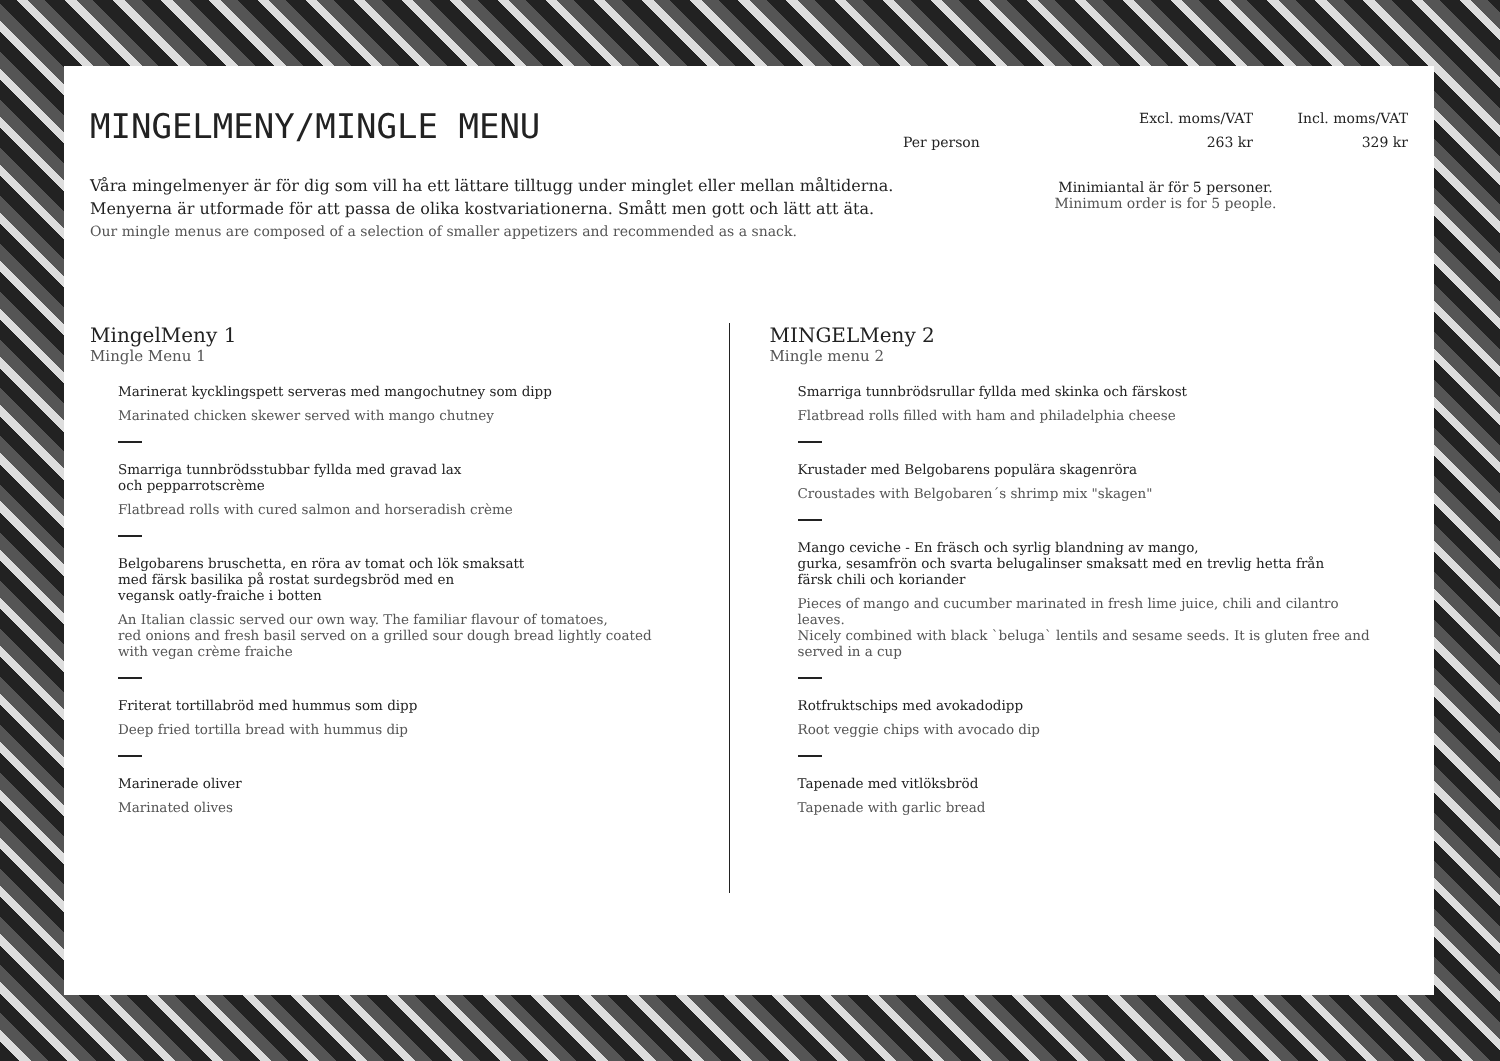MINGELMENY/MINGLE MENU
Våra mingelmenyer är för dig som vill ha ett lättare tilltugg under minglet eller mellan måltiderna.
Menyerna är utformade för att passa de olika kostvariationerna. Smått men gott och lätt att äta.
Our mingle menus are composed of a selection of smaller appetizers and recommended as a snack.
| | Excl. moms/VAT | Incl. moms/VAT |
| --- | --- | --- |
| Per person | 263 kr | 329 kr |
Minimiantal är för 5 personer.
Minimum order is for 5 people.
MingelMeny 1
Mingle Menu 1
Marinerat kycklingspett serveras med mangochutney som dipp
Marinated chicken skewer served with mango chutney
Smarriga tunnbrödsstubbar fyllda med gravad lax
och pepparrotscrème
Flatbread rolls with cured salmon and horseradish crème
Belgobarens bruschetta, en röra av tomat och lök smaksatt
med färsk basilika på rostat surdegsbröd med en
vegansk oatly-fraiche i botten
An Italian classic served our own way. The familiar flavour of tomatoes,
red onions and fresh basil served on a grilled sour dough bread lightly coated
with vegan crème fraiche
Friterat tortillabröd med hummus som dipp
Deep fried tortilla bread with hummus dip
Marinerade oliver
Marinated olives
MINGELMeny 2
Mingle menu 2
Smarriga tunnbrödsrullar fyllda med skinka och färskost
Flatbread rolls filled with ham and philadelphia cheese
Krustader med Belgobarens populära skagenröra
Croustades with Belgobaren´s shrimp mix "skagen"
Mango ceviche - En fräsch och syrlig blandning av mango,
gurka, sesamfrön och svarta belugalinser smaksatt med en trevlig hetta från
färsk chili och koriander
Pieces of mango and cucumber marinated in fresh lime juice, chili and cilantro leaves.
Nicely combined with black `beluga` lentils and sesame seeds. It is gluten free and
served in a cup
Rotfruktschips med avokadodipp
Root veggie chips with avocado dip
Tapenade med vitlöksbröd
Tapenade with garlic bread